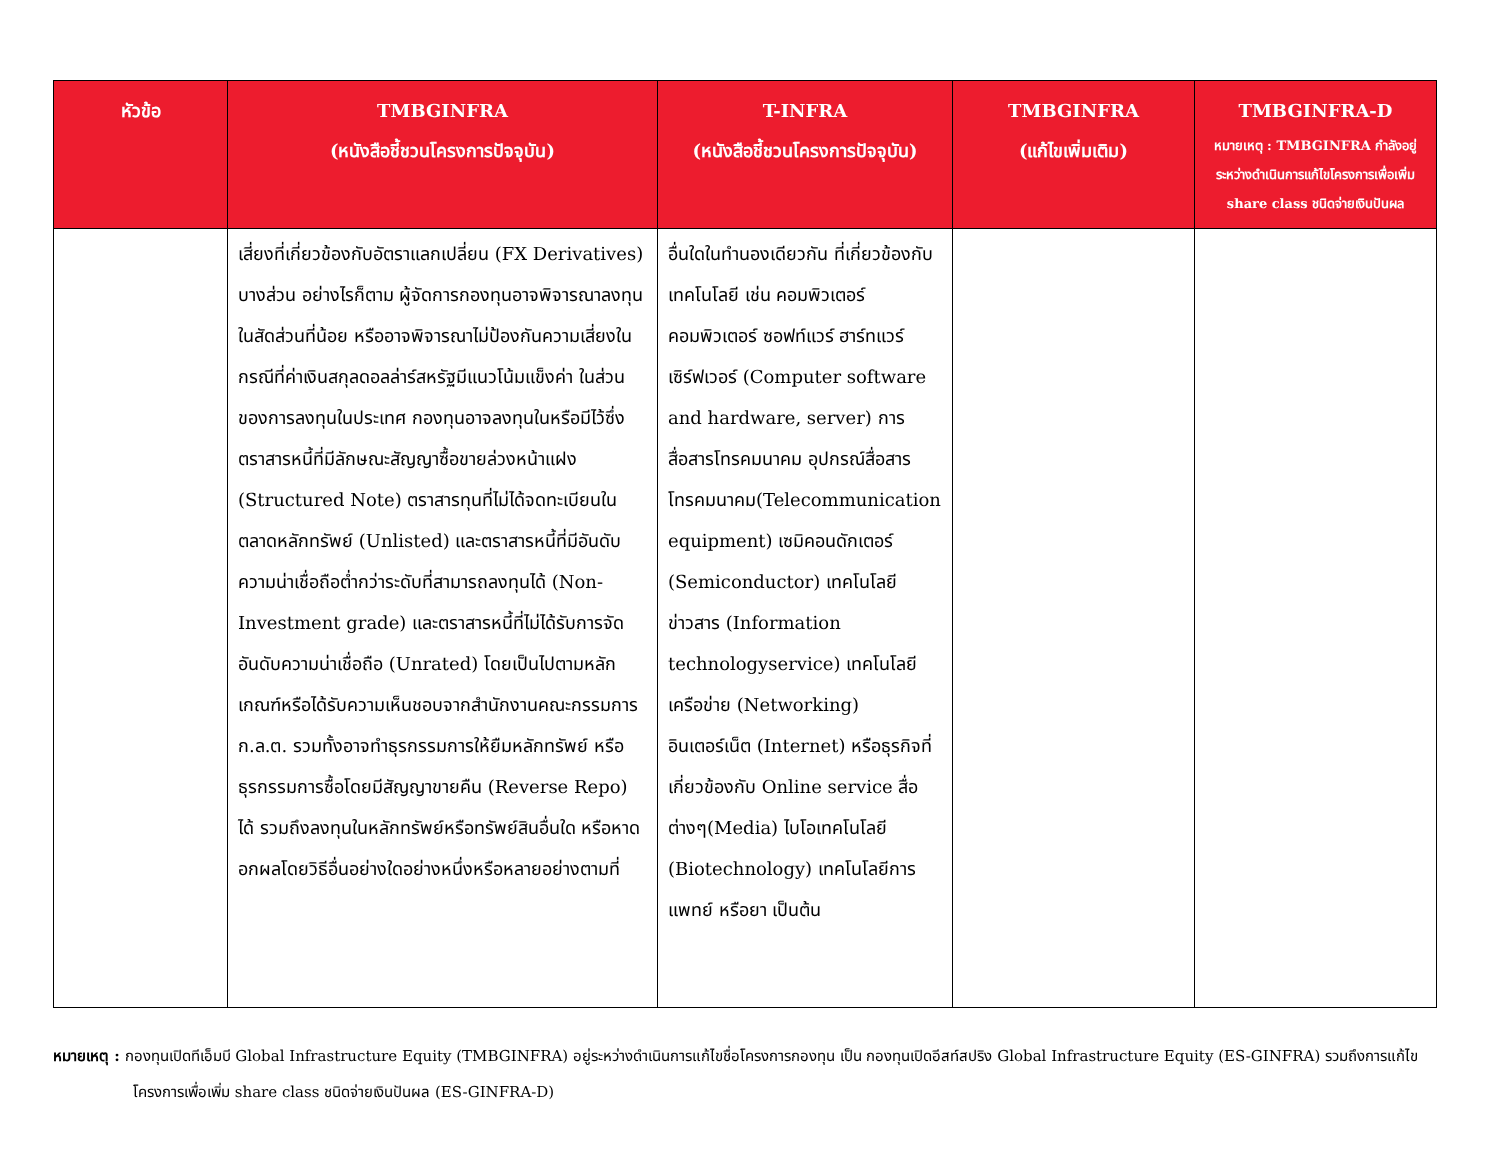| หัวข้อ | TMBGINFRA (หนังสือชี้ชวนโครงการปัจจุบัน) | T-INFRA (หนังสือชี้ชวนโครงการปัจจุบัน) | TMBGINFRA (แก้ไขเพิ่มเติม) | TMBGINFRA-D หมายเหตุ : TMBGINFRA กำลังอยู่ระหว่างดำเนินการแก้ไขโครงการเพื่อเพิ่ม share class ชนิดจ่ายเงินปันผล |
| --- | --- | --- | --- | --- |
| | เสี่ยงที่เกี่ยวข้องกับอัตราแลกเปลี่ยน (FX Derivatives) บางส่วน อย่างไรก็ตาม ผู้จัดการกองทุนอาจพิจารณาลงทุนในสัดส่วนที่น้อย หรืออาจพิจารณาไม่ป้องกันความเสี่ยงในกรณีที่ค่าเงินสกุลดอลล่าร์สหรัฐมีแนวโน้มแข็งค่า ในส่วนของการลงทุนในประเทศ กองทุนอาจลงทุนในหรือมีไว้ซึ่งตราสารหนี้ที่มีลักษณะสัญญาซื้อขายล่วงหน้าแฝง (Structured Note) ตราสารทุนที่ไม่ได้จดทะเบียนในตลาดหลักทรัพย์ (Unlisted) และตราสารหนี้ที่มีอันดับความน่าเชื่อถือต่ำกว่าระดับที่สามารถลงทุนได้ (Non-Investment grade) และตราสารหนี้ที่ไม่ได้รับการจัดอันดับความน่าเชื่อถือ (Unrated) โดยเป็นไปตามหลักเกณฑ์หรือได้รับความเห็นชอบจากสำนักงานคณะกรรมการ ก.ล.ต. รวมทั้งอาจทำธุรกรรมการให้ยืมหลักทรัพย์ หรือธุรกรรมการซื้อโดยมีสัญญาขายคืน (Reverse Repo) ได้ รวมถึงลงทุนในหลักทรัพย์หรือทรัพย์สินอื่นใด หรือหาดอกผลโดยวิธีอื่นอย่างใดอย่างหนึ่งหรือหลายอย่างตามที่ | อื่นใดในทำนองเดียวกัน ที่เกี่ยวข้องกับเทคโนโลยี เช่น คอมพิวเตอร์ คอมพิวเตอร์ ซอฟท์แวร์ ฮาร์ทแวร์ เซิร์ฟเวอร์ (Computer software and hardware, server) การสื่อสารโทรคมนาคม อุปกรณ์สื่อสารโทรคมนาคม(Telecommunication equipment) เซมิคอนดักเตอร์ (Semiconductor) เทคโนโลยีข่าวสาร (Information technologyservice) เทคโนโลยีเครือข่าย (Networking) อินเตอร์เน็ต (Internet) หรือธุรกิจที่เกี่ยวข้องกับ Online service สื่อต่างๆ(Media) ไบโอเทคโนโลยี (Biotechnology) เทคโนโลยีการแพทย์ หรือยา เป็นต้น | | |
หมายเหตุ : กองทุนเปิดทีเอ็มบี Global Infrastructure Equity (TMBGINFRA) อยู่ระหว่างดำเนินการแก้ไขชื่อโครงการกองทุน เป็น กองทุนเปิดอีสท์สปริง Global Infrastructure Equity (ES-GINFRA) รวมถึงการแก้ไขโครงการเพื่อเพิ่ม share class ชนิดจ่ายเงินปันผล (ES-GINFRA-D)